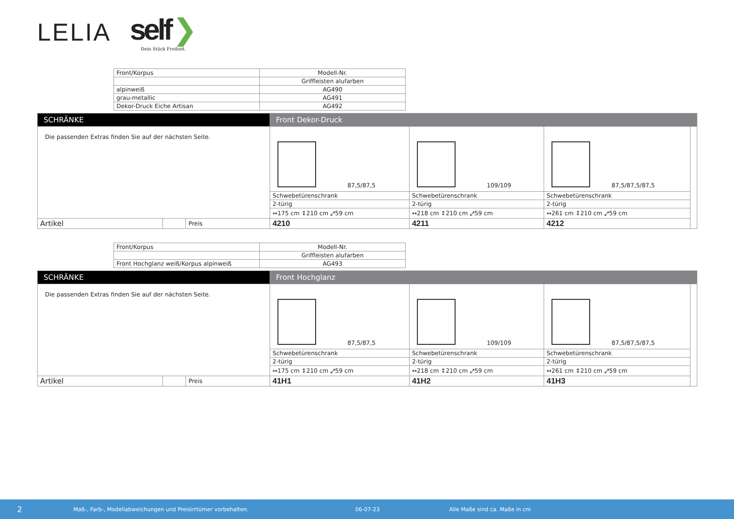LELIA
self ❯
Dein Stück Freiheit.
| Front/Korpus | Modell-Nr. |
| --- | --- |
| | Griffleisten alufarben |
| alpinweiß | AG490 |
| grau-metallic | AG491 |
| Dekor-Druck Eiche Artisan | AG492 |
| SCHRÄNKE | | | Front Dekor-Druck | | | |
| Die passenden Extras finden Sie auf der nächsten Seite. | | | 87,5/87,5 | 109/109 | 87,5/87,5/87,5 | |
| | | | Schwebetürenschrank | Schwebetürenschrank | Schwebetürenschrank | |
| | | | 2-türig | 2-türig | 2-türig | |
| | | | ↔175 cm ↕210 cm ⤢59 cm | ↔218 cm ↕210 cm ⤢59 cm | ↔261 cm ↕210 cm ⤢59 cm | |
| Artikel | | Preis | 4210 | 4211 | 4212 | |
| Front/Korpus | Modell-Nr. |
| --- | --- |
| | Griffleisten alufarben |
| Front Hochglanz weiß/Korpus alpinweiß | AG493 |
| SCHRÄNKE | | | Front Hochglanz | | | |
| Die passenden Extras finden Sie auf der nächsten Seite. | | | 87,5/87,5 | 109/109 | 87,5/87,5/87,5 | |
| | | | Schwebetürenschrank | Schwebetürenschrank | Schwebetürenschrank | |
| | | | 2-türig | 2-türig | 2-türig | |
| | | | ↔175 cm ↕210 cm ⤢59 cm | ↔218 cm ↕210 cm ⤢59 cm | ↔261 cm ↕210 cm ⤢59 cm | |
| Artikel | | Preis | 41H1 | 41H2 | 41H3 | |
2 Maß-, Farb-, Modellabweichungen und Preisirrtümer vorbehalten. 06-07-23 Alle Maße sind ca. Maße in cm